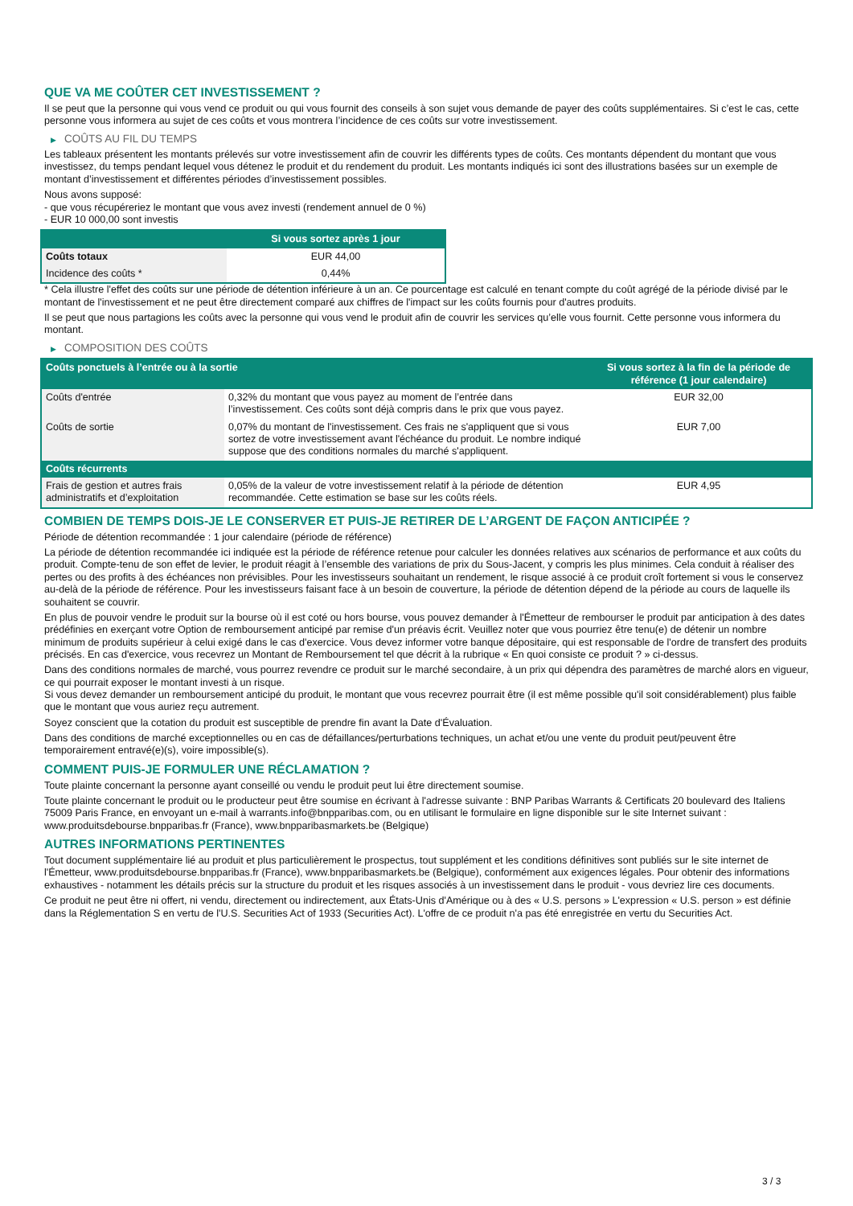QUE VA ME COÛTER CET INVESTISSEMENT ?
Il se peut que la personne qui vous vend ce produit ou qui vous fournit des conseils à son sujet vous demande de payer des coûts supplémentaires. Si c’est le cas, cette personne vous informera au sujet de ces coûts et vous montrera l’incidence de ces coûts sur votre investissement.
▶ COÛTS AU FIL DU TEMPS
Les tableaux présentent les montants prélevés sur votre investissement afin de couvrir les différents types de coûts. Ces montants dépendent du montant que vous investissez, du temps pendant lequel vous détenez le produit et du rendement du produit. Les montants indiqués ici sont des illustrations basées sur un exemple de montant d’investissement et différentes périodes d’investissement possibles.
Nous avons supposé:
- que vous récupéreriez le montant que vous avez investi (rendement annuel de 0 %)
- EUR 10 000,00 sont investis
| | Si vous sortez après 1 jour |
| --- | --- |
| Coûts totaux | EUR 44,00 |
| Incidence des coûts * | 0,44% |
* Cela illustre l'effet des coûts sur une période de détention inférieure à un an. Ce pourcentage est calculé en tenant compte du coût agrégé de la période divisé par le montant de l'investissement et ne peut être directement comparé aux chiffres de l'impact sur les coûts fournis pour d'autres produits.
Il se peut que nous partagions les coûts avec la personne qui vous vend le produit afin de couvrir les services qu’elle vous fournit. Cette personne vous informera du montant.
▶ COMPOSITION DES COÛTS
| Coûts ponctuels à l’entrée ou à la sortie | | Si vous sortez à la fin de la période de référence (1 jour calendaire) |
| --- | --- | --- |
| Coûts d'entrée | 0,32% du montant que vous payez au moment de l’entrée dans l’investissement. Ces coûts sont déjà compris dans le prix que vous payez. | EUR 32,00 |
| Coûts de sortie | 0,07% du montant de l'investissement. Ces frais ne s'appliquent que si vous sortez de votre investissement avant l'échéance du produit. Le nombre indiqué suppose que des conditions normales du marché s'appliquent. | EUR 7,00 |
| Coûts récurrents | | |
| Frais de gestion et autres frais administratifs et d’exploitation | 0,05% de la valeur de votre investissement relatif à la période de détention recommandée. Cette estimation se base sur les coûts réels. | EUR 4,95 |
COMBIEN DE TEMPS DOIS-JE LE CONSERVER ET PUIS-JE RETIRER DE L’ARGENT DE FAÇON ANTICIPÉE ?
Période de détention recommandée : 1 jour calendaire (période de référence)
La période de détention recommandée ici indiquée est la période de référence retenue pour calculer les données relatives aux scénarios de performance et aux coûts du produit. Compte-tenu de son effet de levier, le produit réagit à l’ensemble des variations de prix du Sous-Jacent, y compris les plus minimes. Cela conduit à réaliser des pertes ou des profits à des échéances non prévisibles. Pour les investisseurs souhaitant un rendement, le risque associé à ce produit croît fortement si vous le conservez au-delà de la période de référence. Pour les investisseurs faisant face à un besoin de couverture, la période de détention dépend de la période au cours de laquelle ils souhaitent se couvrir.
En plus de pouvoir vendre le produit sur la bourse où il est coté ou hors bourse, vous pouvez demander à l'Émetteur de rembourser le produit par anticipation à des dates prédéfinies en exerçant votre Option de remboursement anticipé par remise d'un préavis écrit. Veuillez noter que vous pourriez être tenu(e) de détenir un nombre minimum de produits supérieur à celui exigé dans le cas d'exercice. Vous devez informer votre banque dépositaire, qui est responsable de l'ordre de transfert des produits précisés. En cas d'exercice, vous recevrez un Montant de Remboursement tel que décrit à la rubrique « En quoi consiste ce produit ? » ci-dessus.
Dans des conditions normales de marché, vous pourrez revendre ce produit sur le marché secondaire, à un prix qui dépendra des paramètres de marché alors en vigueur, ce qui pourrait exposer le montant investi à un risque.
Si vous devez demander un remboursement anticipé du produit, le montant que vous recevrez pourrait être (il est même possible qu'il soit considérablement) plus faible que le montant que vous auriez reçu autrement.
Soyez conscient que la cotation du produit est susceptible de prendre fin avant la Date d'Évaluation.
Dans des conditions de marché exceptionnelles ou en cas de défaillances/perturbations techniques, un achat et/ou une vente du produit peut/peuvent être temporairement entravé(e)(s), voire impossible(s).
COMMENT PUIS-JE FORMULER UNE RÉCLAMATION ?
Toute plainte concernant la personne ayant conseillé ou vendu le produit peut lui être directement soumise.
Toute plainte concernant le produit ou le producteur peut être soumise en écrivant à l'adresse suivante : BNP Paribas Warrants & Certificats 20 boulevard des Italiens 75009 Paris France, en envoyant un e-mail à warrants.info@bnpparibas.com, ou en utilisant le formulaire en ligne disponible sur le site Internet suivant : www.produitsdebourse.bnpparibas.fr (France), www.bnpparibasmarkets.be (Belgique)
AUTRES INFORMATIONS PERTINENTES
Tout document supplémentaire lié au produit et plus particulièrement le prospectus, tout supplément et les conditions définitives sont publiés sur le site internet de l'Émetteur, www.produitsdebourse.bnpparibas.fr (France), www.bnpparibasmarkets.be (Belgique), conformément aux exigences légales. Pour obtenir des informations exhaustives - notamment les détails précis sur la structure du produit et les risques associés à un investissement dans le produit - vous devriez lire ces documents.
Ce produit ne peut être ni offert, ni vendu, directement ou indirectement, aux États-Unis d'Amérique ou à des « U.S. persons » L'expression « U.S. person » est définie dans la Réglementation S en vertu de l'U.S. Securities Act of 1933 (Securities Act). L'offre de ce produit n'a pas été enregistrée en vertu du Securities Act.
3 / 3